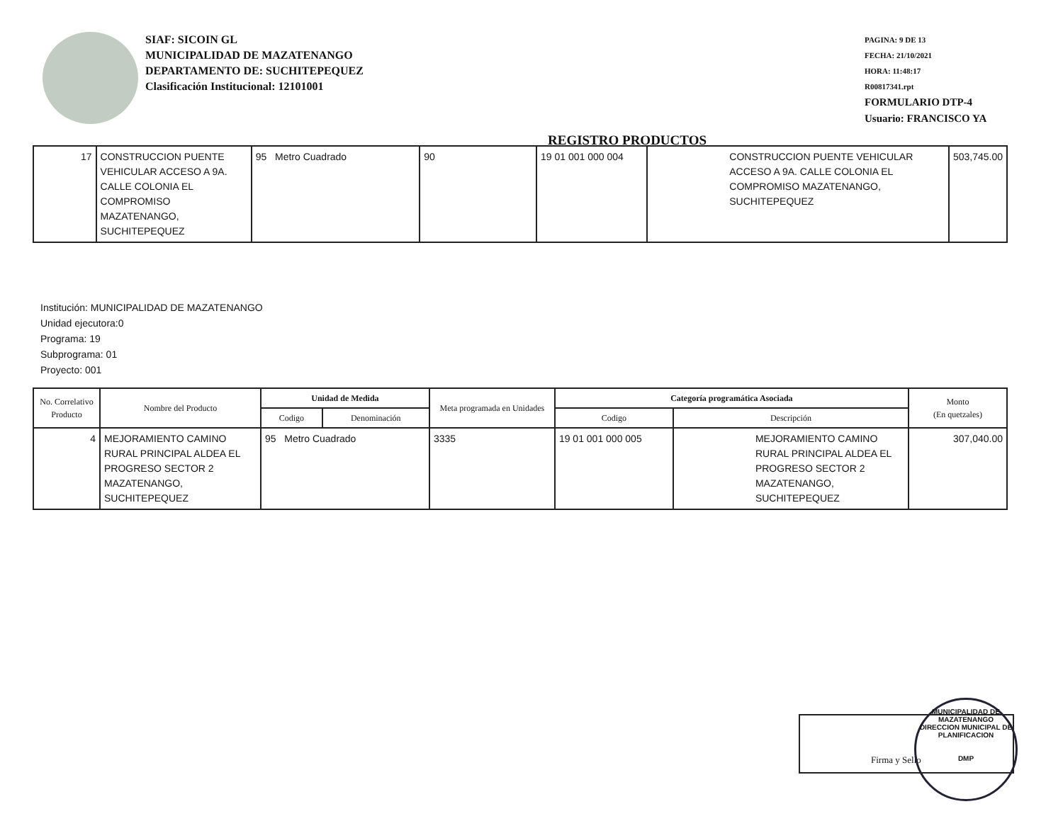SIAF: SICOIN GL
MUNICIPALIDAD DE MAZATENANGO
DEPARTAMENTO DE: SUCHITEPEQUEZ
Clasificación Institucional: 12101001
REGISTRO PRODUCTOS
PAGINA: 9 DE 13
FECHA: 21/10/2021
HORA: 11:48:17
R00817341.rpt
FORMULARIO DTP-4
Usuario: FRANCISCO YA
| 17 | CONSTRUCCION PUENTE VEHICULAR ACCESO A 9A. CALLE COLONIA EL COMPROMISO MAZATENANGO, SUCHITEPEQUEZ | 95 Metro Cuadrado | 90 | 19 01 001 000 004 | CONSTRUCCION PUENTE VEHICULAR ACCESO A 9A. CALLE COLONIA EL COMPROMISO MAZATENANGO, SUCHITEPEQUEZ | 503,745.00 |
Institución: MUNICIPALIDAD DE MAZATENANGO
Unidad ejecutora:0
Programa: 19
Subprograma: 01
Proyecto: 001
| No. Correlativo Producto | Nombre del Producto | Unidad de Medida | | Meta programada en Unidades | Categoría programática Asociada | | Monto (En quetzales) |
| --- | --- | --- | --- | --- | --- | --- | --- |
| | | Codigo | Denominación | | Codigo | Descripción | |
| 4 | MEJORAMIENTO CAMINO RURAL PRINCIPAL ALDEA EL PROGRESO SECTOR 2 MAZATENANGO, SUCHITEPEQUEZ | 95 Metro Cuadrado | | 3335 | 19 01 001 000 005 | MEJORAMIENTO CAMINO RURAL PRINCIPAL ALDEA EL PROGRESO SECTOR 2 MAZATENANGO, SUCHITEPEQUEZ | 307,040.00 |
Firma y Sello
MUNICIPALIDAD DE MAZATENANGO
DIRECCION MUNICIPAL DE PLANIFICACION
DMP